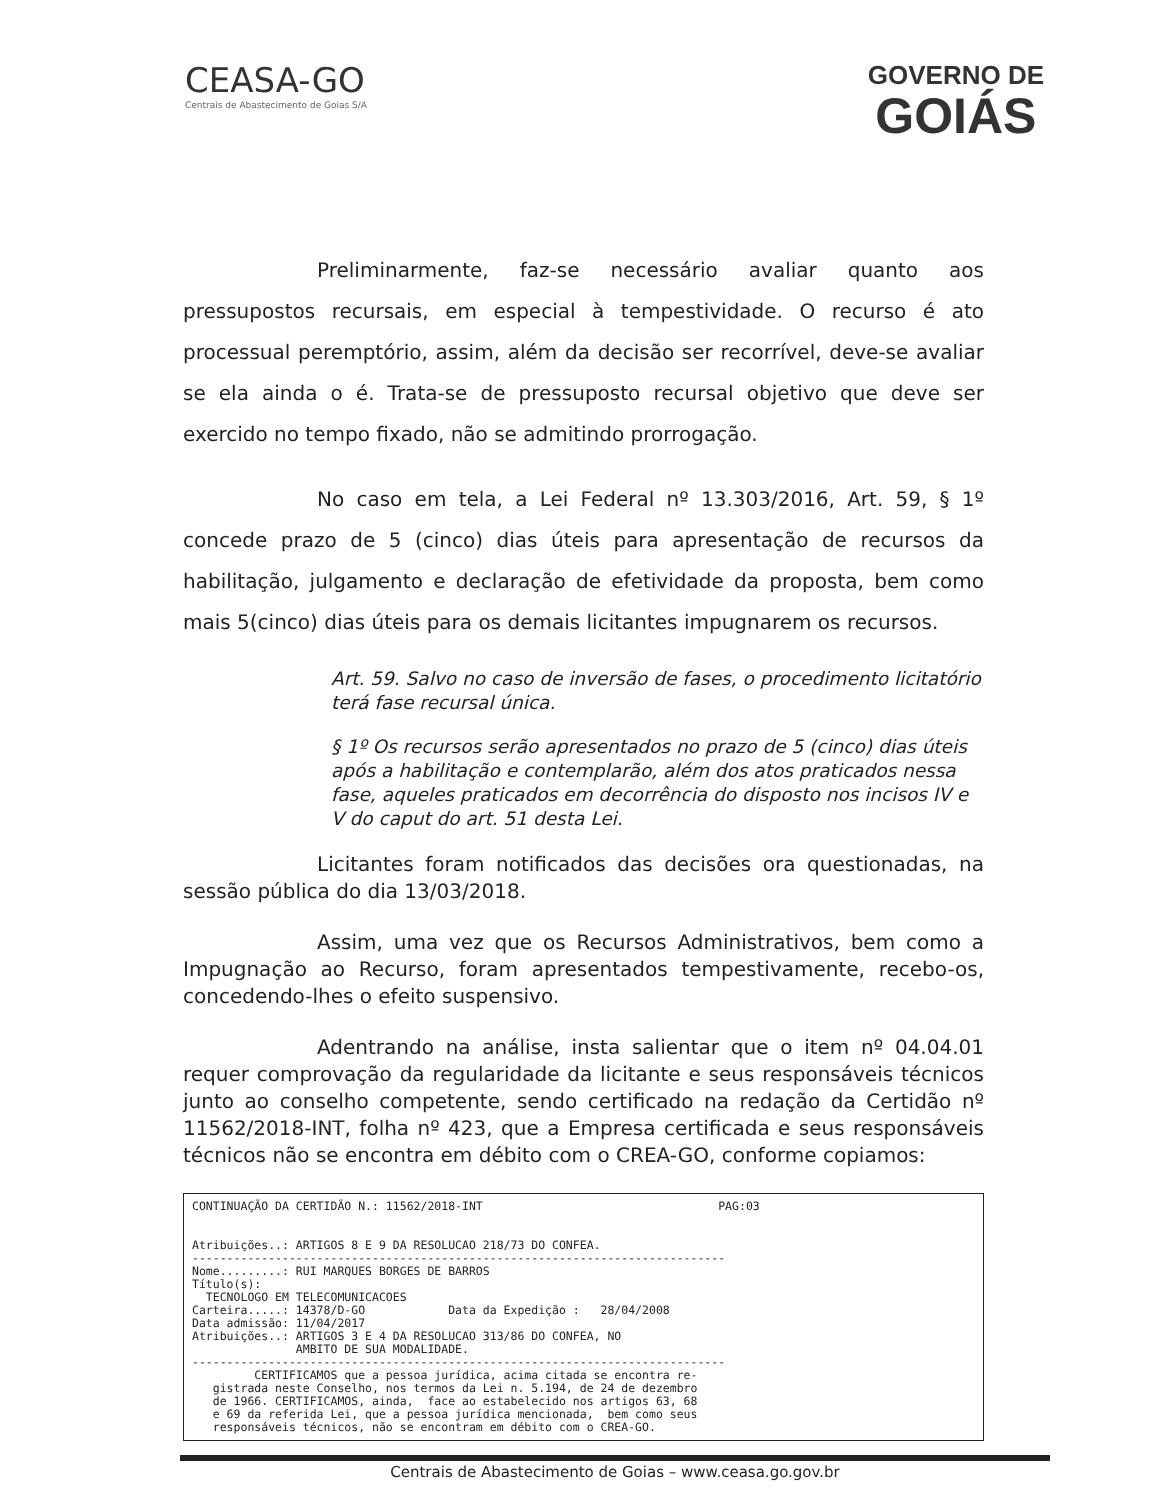CEASA-GO
Centrais de Abastecimento de Goias S/A
GOVERNO DE
GOIÁS
Preliminarmente, faz-se necessário avaliar quanto aos pressupostos recursais, em especial à tempestividade. O recurso é ato processual peremptório, assim, além da decisão ser recorrível, deve-se avaliar se ela ainda o é. Trata-se de pressuposto recursal objetivo que deve ser exercido no tempo fixado, não se admitindo prorrogação.
No caso em tela, a Lei Federal nº 13.303/2016, Art. 59, § 1º concede prazo de 5 (cinco) dias úteis para apresentação de recursos da habilitação, julgamento e declaração de efetividade da proposta, bem como mais 5(cinco) dias úteis para os demais licitantes impugnarem os recursos.
Art. 59. Salvo no caso de inversão de fases, o procedimento licitatório terá fase recursal única.
§ 1º Os recursos serão apresentados no prazo de 5 (cinco) dias úteis após a habilitação e contemplarão, além dos atos praticados nessa fase, aqueles praticados em decorrência do disposto nos incisos IV e V do caput do art. 51 desta Lei.
Licitantes foram notificados das decisões ora questionadas, na sessão pública do dia 13/03/2018.
Assim, uma vez que os Recursos Administrativos, bem como a Impugnação ao Recurso, foram apresentados tempestivamente, recebo-os, concedendo-lhes o efeito suspensivo.
Adentrando na análise, insta salientar que o item nº 04.04.01 requer comprovação da regularidade da licitante e seus responsáveis técnicos junto ao conselho competente, sendo certificado na redação da Certidão nº 11562/2018-INT, folha nº 423, que a Empresa certificada e seus responsáveis técnicos não se encontra em débito com o CREA-GO, conforme copiamos:
CONTINUAÇÃO DA CERTIDÃO N.: 11562/2018-INT PAG:03 Atribuições..: ARTIGOS 8 E 9 DA RESOLUCAO 218/73 DO CONFEA. ----------------------------------------------------------------------------- Nome.........: RUI MARQUES BORGES DE BARROS Título(s): TECNOLOGO EM TELECOMUNICACOES Carteira.....: 14378/D-GO Data da Expedição : 28/04/2008 Data admissão: 11/04/2017 Atribuições..: ARTIGOS 3 E 4 DA RESOLUCAO 313/86 DO CONFEA, NO AMBITO DE SUA MODALIDADE. ----------------------------------------------------------------------------- CERTIFICAMOS que a pessoa jurídica, acima citada se encontra re- gistrada neste Conselho, nos termos da Lei n. 5.194, de 24 de dezembro de 1966. CERTIFICAMOS, ainda, face ao estabelecido nos artigos 63, 68 e 69 da referida Lei, que a pessoa jurídica mencionada, bem como seus responsáveis técnicos, não se encontram em débito com o CREA-GO.
Centrais de Abastecimento de Goias – www.ceasa.go.gov.br